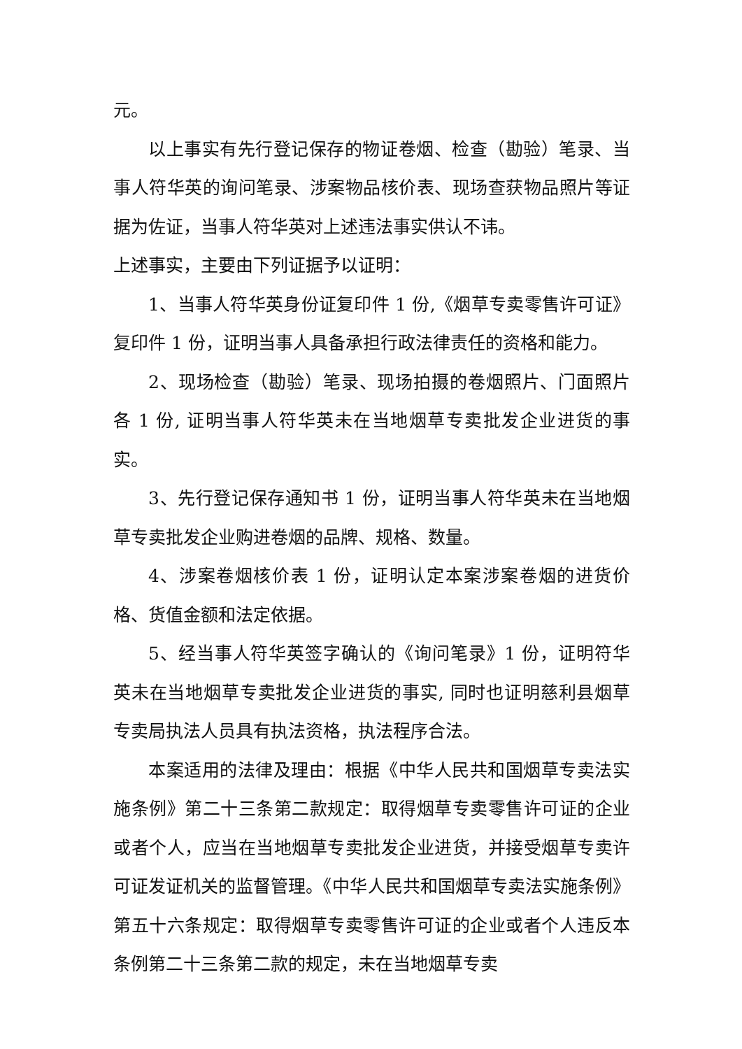元。
以上事实有先行登记保存的物证卷烟、检查（勘验）笔录、当事人符华英的询问笔录、涉案物品核价表、现场查获物品照片等证据为佐证，当事人符华英对上述违法事实供认不讳。
上述事实，主要由下列证据予以证明：
1、当事人符华英身份证复印件 1 份,《烟草专卖零售许可证》复印件 1 份，证明当事人具备承担行政法律责任的资格和能力。
2、现场检查（勘验）笔录、现场拍摄的卷烟照片、门面照片各 1 份, 证明当事人符华英未在当地烟草专卖批发企业进货的事实。
3、先行登记保存通知书 1 份，证明当事人符华英未在当地烟草专卖批发企业购进卷烟的品牌、规格、数量。
4、涉案卷烟核价表 1 份，证明认定本案涉案卷烟的进货价格、货值金额和法定依据。
5、经当事人符华英签字确认的《询问笔录》1 份，证明符华英未在当地烟草专卖批发企业进货的事实, 同时也证明慈利县烟草专卖局执法人员具有执法资格，执法程序合法。
本案适用的法律及理由：根据《中华人民共和国烟草专卖法实施条例》第二十三条第二款规定：取得烟草专卖零售许可证的企业或者个人，应当在当地烟草专卖批发企业进货，并接受烟草专卖许可证发证机关的监督管理。《中华人民共和国烟草专卖法实施条例》第五十六条规定：取得烟草专卖零售许可证的企业或者个人违反本条例第二十三条第二款的规定，未在当地烟草专卖